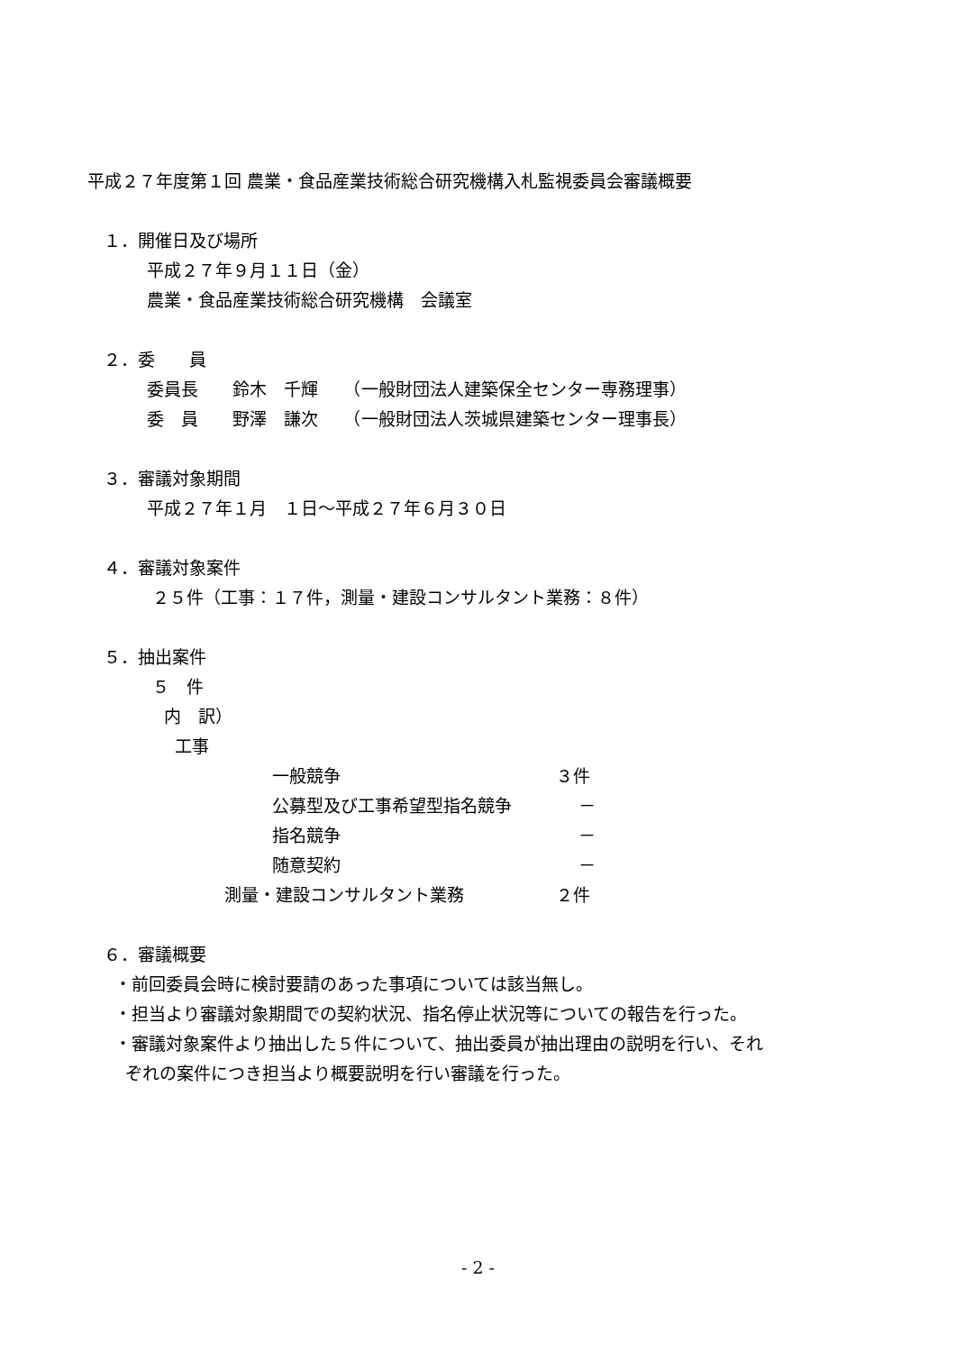平成２７年度第１回 農業・食品産業技術総合研究機構入札監視委員会審議概要
１．開催日及び場所
平成２７年９月１１日（金）
農業・食品産業技術総合研究機構　会議室
２．委　　員
委員長　　鈴木　千輝　　（一般財団法人建築保全センター専務理事）
委　員　　野澤　謙次　　（一般財団法人茨城県建築センター理事長）
３．審議対象期間
平成２７年１月　１日～平成２７年６月３０日
４．審議対象案件
２５件（工事：１７件，測量・建設コンサルタント業務：８件）
５．抽出案件
５　件
内　訳）
工事
一般競争 ３件
公募型及び工事希望型指名競争　 －
指名競争　 －
随意契約　 －
測量・建設コンサルタント業務 ２件
６．審議概要
・前回委員会時に検討要請のあった事項については該当無し。
・担当より審議対象期間での契約状況、指名停止状況等についての報告を行った。
・審議対象案件より抽出した５件について、抽出委員が抽出理由の説明を行い、それ
ぞれの案件につき担当より概要説明を行い審議を行った。
- 2 -